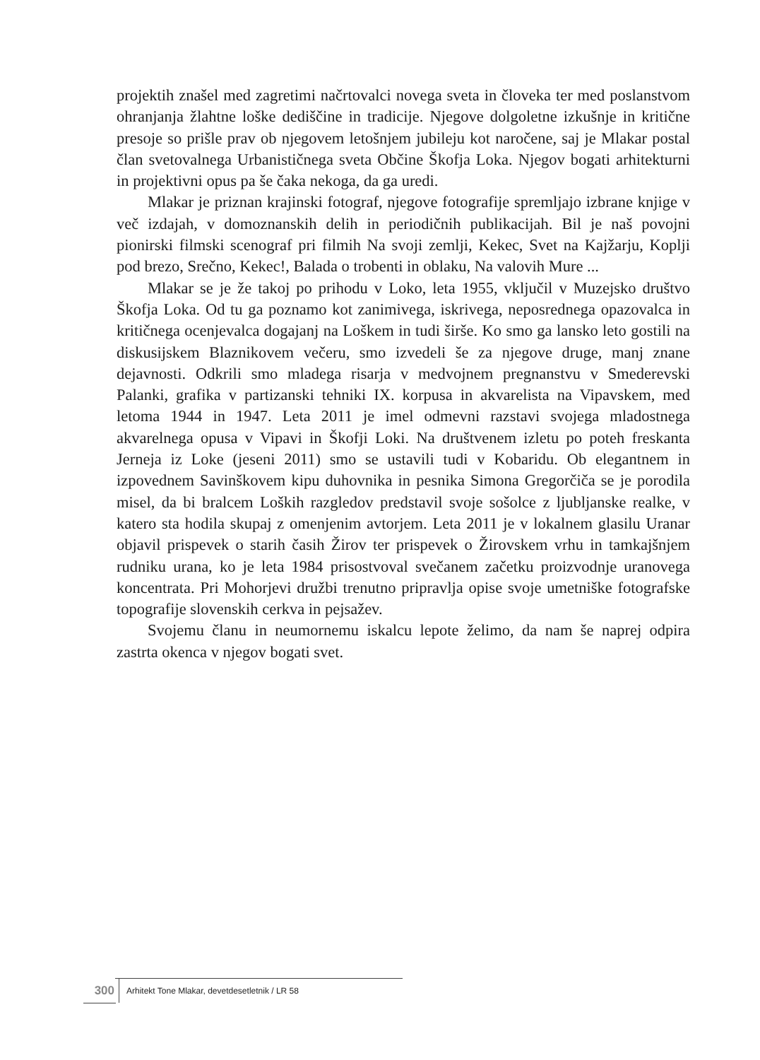projektih znašel med zagretimi načrtovalci novega sveta in človeka ter med poslanstvom ohranjanja žlahtne loške dediščine in tradicije. Njegove dolgoletne izkušnje in kritične presoje so prišle prav ob njegovem letošnjem jubileju kot naročene, saj je Mlakar postal član svetovalnega Urbanističnega sveta Občine Škofja Loka. Njegov bogati arhitekturni in projektivni opus pa še čaka nekoga, da ga uredi.
Mlakar je priznan krajinski fotograf, njegove fotografije spremljajo izbrane knjige v več izdajah, v domoznanskih delih in periodičnih publikacijah. Bil je naš povojni pionirski filmski scenograf pri filmih Na svoji zemlji, Kekec, Svet na Kajžarju, Koplji pod brezo, Srečno, Kekec!, Balada o trobenti in oblaku, Na valovih Mure ...
Mlakar se je že takoj po prihodu v Loko, leta 1955, vključil v Muzejsko društvo Škofja Loka. Od tu ga poznamo kot zanimivega, iskrivega, neposrednega opazovalca in kritičnega ocenjevalca dogajanj na Loškem in tudi širše. Ko smo ga lansko leto gostili na diskusijskem Blaznikovem večeru, smo izvedeli še za njegove druge, manj znane dejavnosti. Odkrili smo mladega risarja v medvojnem pregnanstvu v Smederevski Palanki, grafika v partizanski tehniki IX. korpusa in akvarelista na Vipavskem, med letoma 1944 in 1947. Leta 2011 je imel odmevni razstavi svojega mladostnega akvarelnega opusa v Vipavi in Škofji Loki. Na društvenem izletu po poteh freskanta Jerneja iz Loke (jeseni 2011) smo se ustavili tudi v Kobaridu. Ob elegantnem in izpovednem Savinškovem kipu duhovnika in pesnika Simona Gregorčiča se je porodila misel, da bi bralcem Loških razgledov predstavil svoje sošolce z ljubljanske realke, v katero sta hodila skupaj z omenjenim avtorjem. Leta 2011 je v lokalnem glasilu Uranar objavil prispevek o starih časih Žirov ter prispevek o Žirovskem vrhu in tamkajšnjem rudniku urana, ko je leta 1984 prisostvoval svečanem začetku proizvodnje uranovega koncentrata. Pri Mohorjevi družbi trenutno pripravlja opise svoje umetniške fotografske topografije slovenskih cerkva in pejsažev.
Svojemu članu in neumornemu iskalcu lepote želimo, da nam še naprej odpira zastrta okenca v njegov bogati svet.
300 Arhitekt Tone Mlakar, devetdesetletnik / LR 58